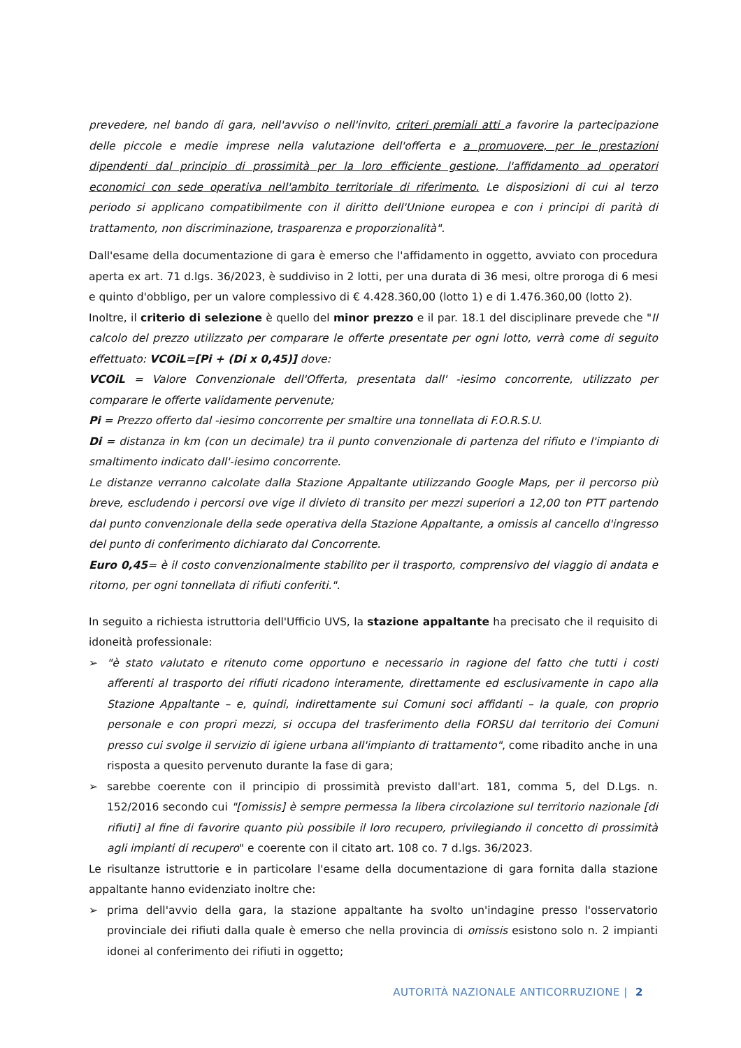prevedere, nel bando di gara, nell'avviso o nell'invito, criteri premiali atti a favorire la partecipazione delle piccole e medie imprese nella valutazione dell'offerta e a promuovere, per le prestazioni dipendenti dal principio di prossimità per la loro efficiente gestione, l'affidamento ad operatori economici con sede operativa nell'ambito territoriale di riferimento. Le disposizioni di cui al terzo periodo si applicano compatibilmente con il diritto dell'Unione europea e con i principi di parità di trattamento, non discriminazione, trasparenza e proporzionalità".
Dall'esame della documentazione di gara è emerso che l'affidamento in oggetto, avviato con procedura aperta ex art. 71 d.lgs. 36/2023, è suddiviso in 2 lotti, per una durata di 36 mesi, oltre proroga di 6 mesi e quinto d'obbligo, per un valore complessivo di € 4.428.360,00 (lotto 1) e di 1.476.360,00 (lotto 2).
Inoltre, il criterio di selezione è quello del minor prezzo e il par. 18.1 del disciplinare prevede che "Il calcolo del prezzo utilizzato per comparare le offerte presentate per ogni lotto, verrà come di seguito effettuato: VCOiL=[Pi + (Di x 0,45)] dove:
VCOiL = Valore Convenzionale dell'Offerta, presentata dall' -iesimo concorrente, utilizzato per comparare le offerte validamente pervenute;
Pi = Prezzo offerto dal -iesimo concorrente per smaltire una tonnellata di F.O.R.S.U.
Di = distanza in km (con un decimale) tra il punto convenzionale di partenza del rifiuto e l'impianto di smaltimento indicato dall'-iesimo concorrente.
Le distanze verranno calcolate dalla Stazione Appaltante utilizzando Google Maps, per il percorso più breve, escludendo i percorsi ove vige il divieto di transito per mezzi superiori a 12,00 ton PTT partendo dal punto convenzionale della sede operativa della Stazione Appaltante, a omissis al cancello d'ingresso del punto di conferimento dichiarato dal Concorrente.
Euro 0,45= è il costo convenzionalmente stabilito per il trasporto, comprensivo del viaggio di andata e ritorno, per ogni tonnellata di rifiuti conferiti.".
In seguito a richiesta istruttoria dell'Ufficio UVS, la stazione appaltante ha precisato che il requisito di idoneità professionale:
➢ "è stato valutato e ritenuto come opportuno e necessario in ragione del fatto che tutti i costi afferenti al trasporto dei rifiuti ricadono interamente, direttamente ed esclusivamente in capo alla Stazione Appaltante – e, quindi, indirettamente sui Comuni soci affidanti – la quale, con proprio personale e con propri mezzi, si occupa del trasferimento della FORSU dal territorio dei Comuni presso cui svolge il servizio di igiene urbana all'impianto di trattamento", come ribadito anche in una risposta a quesito pervenuto durante la fase di gara;
➢ sarebbe coerente con il principio di prossimità previsto dall'art. 181, comma 5, del D.Lgs. n. 152/2016 secondo cui "[omissis] è sempre permessa la libera circolazione sul territorio nazionale [di rifiuti] al fine di favorire quanto più possibile il loro recupero, privilegiando il concetto di prossimità agli impianti di recupero" e coerente con il citato art. 108 co. 7 d.lgs. 36/2023.
Le risultanze istruttorie e in particolare l'esame della documentazione di gara fornita dalla stazione appaltante hanno evidenziato inoltre che:
➢ prima dell'avvio della gara, la stazione appaltante ha svolto un'indagine presso l'osservatorio provinciale dei rifiuti dalla quale è emerso che nella provincia di omissis esistono solo n. 2 impianti idonei al conferimento dei rifiuti in oggetto;
AUTORITÀ NAZIONALE ANTICORRUZIONE | 2